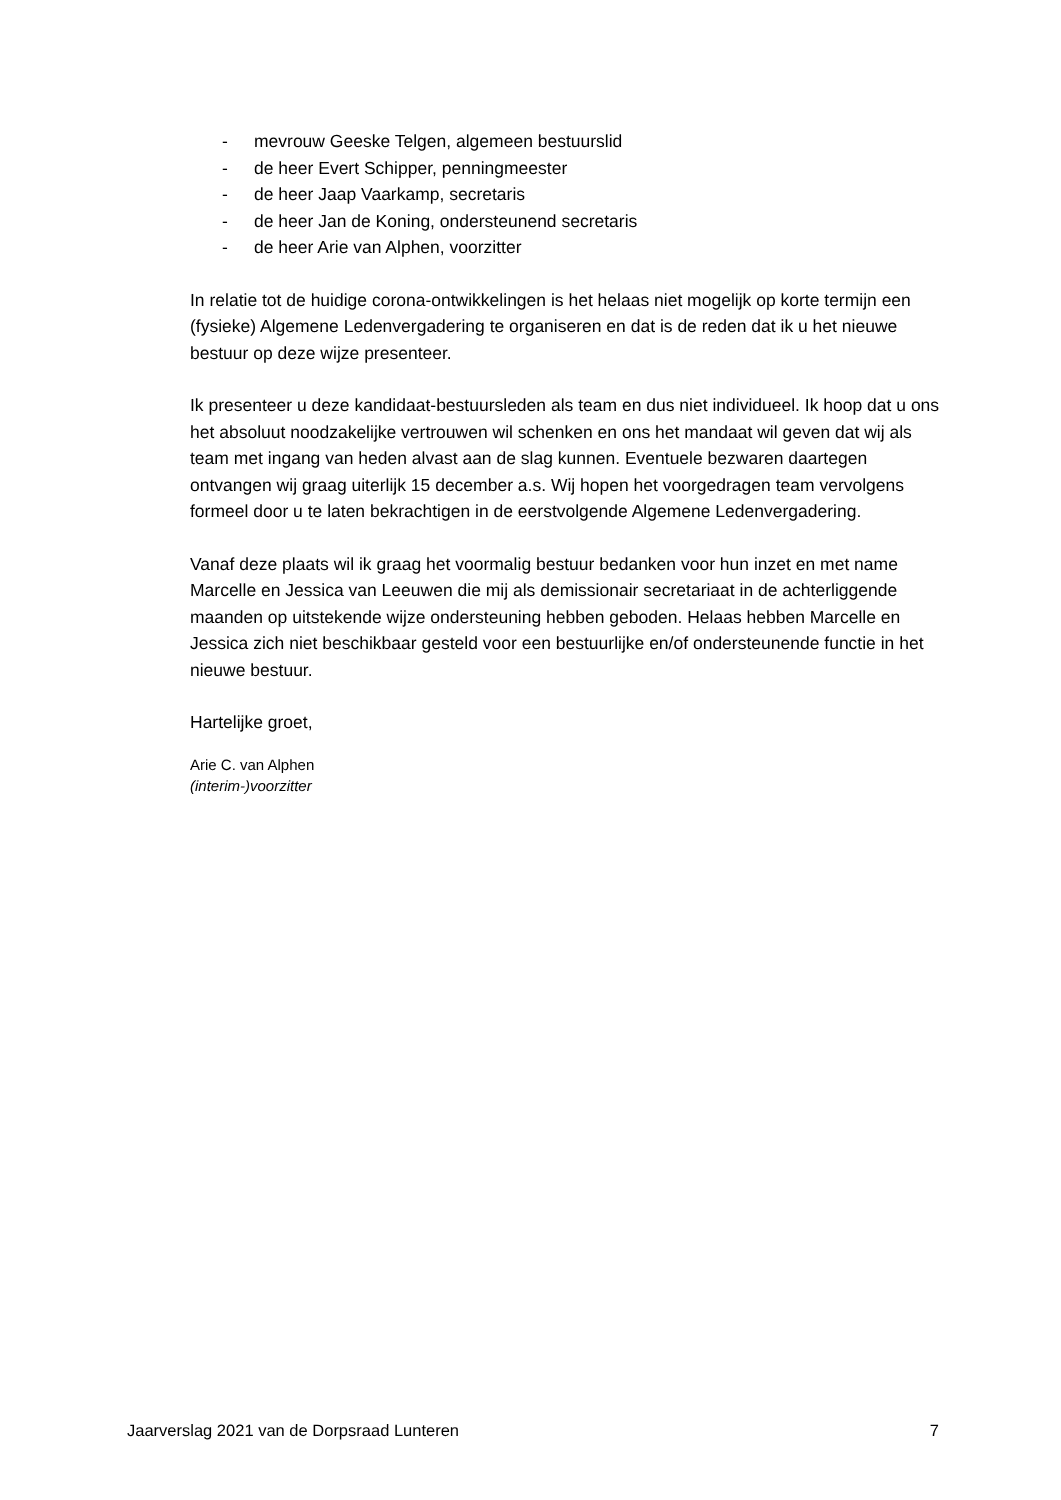- mevrouw Geeske Telgen, algemeen bestuurslid
- de heer Evert Schipper, penningmeester
- de heer Jaap Vaarkamp, secretaris
- de heer Jan de Koning, ondersteunend secretaris
- de heer Arie van Alphen, voorzitter
In relatie tot de huidige corona-ontwikkelingen is het helaas niet mogelijk op korte termijn een (fysieke) Algemene Ledenvergadering te organiseren en dat is de reden dat ik u het nieuwe bestuur op deze wijze presenteer.
Ik presenteer u deze kandidaat-bestuursleden als team en dus niet individueel. Ik hoop dat u ons het absoluut noodzakelijke vertrouwen wil schenken en ons het mandaat wil geven dat wij als team met ingang van heden alvast aan de slag kunnen. Eventuele bezwaren daartegen ontvangen wij graag uiterlijk 15 december a.s. Wij hopen het voorgedragen team vervolgens formeel door u te laten bekrachtigen in de eerstvolgende Algemene Ledenvergadering.
Vanaf deze plaats wil ik graag het voormalig bestuur bedanken voor hun inzet en met name Marcelle en Jessica van Leeuwen die mij als demissionair secretariaat in de achterliggende maanden op uitstekende wijze ondersteuning hebben geboden. Helaas hebben Marcelle en Jessica zich niet beschikbaar gesteld voor een bestuurlijke en/of ondersteunende functie in het nieuwe bestuur.
Hartelijke groet,
Arie C. van Alphen
(interim-)voorzitter
Jaarverslag 2021 van de Dorpsraad Lunteren 7